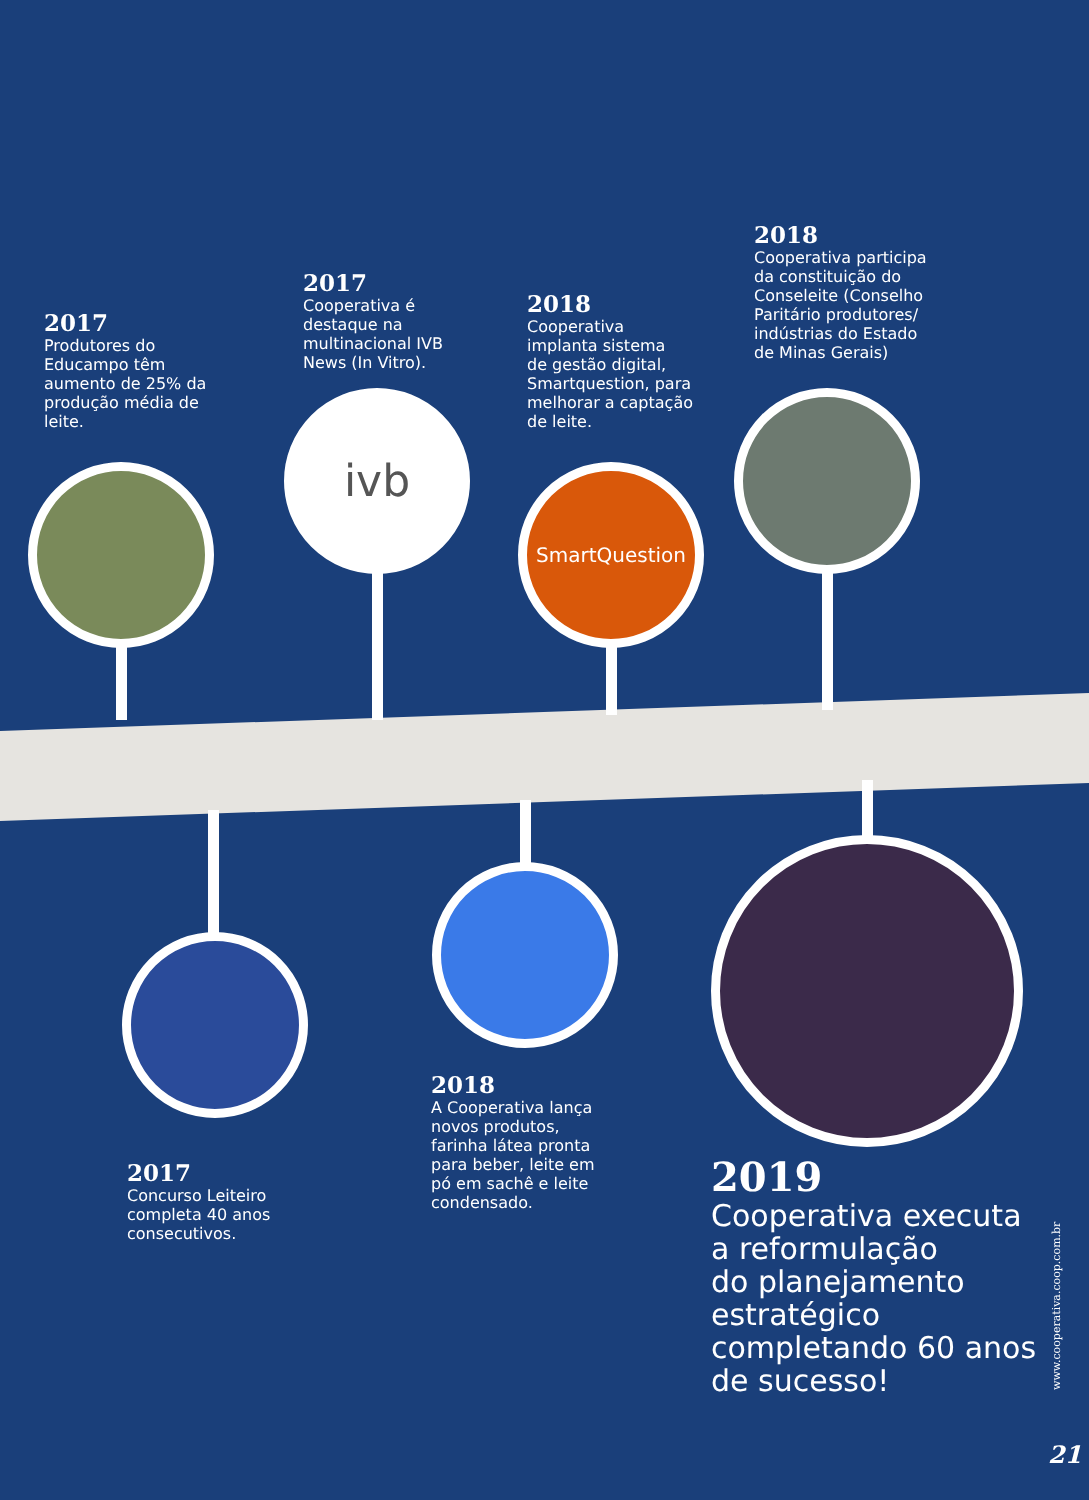ivb
SmartQuestion
2017
Produtores do
Educampo têm
aumento de 25% da
produção média de
leite.
2017
Cooperativa é
destaque na
multinacional IVB
News (In Vitro).
2018
Cooperativa
implanta sistema
de gestão digital,
Smartquestion, para
melhorar a captação
de leite.
2018
Cooperativa participa
da constituição do
Conseleite (Conselho
Paritário produtores/
indústrias do Estado
de Minas Gerais)
2017
Concurso Leiteiro
completa 40 anos
consecutivos.
2018
A Cooperativa lança
novos produtos,
farinha látea pronta
para beber, leite em
pó em sachê e leite
condensado.
2019
Cooperativa executa
a reformulação
do planejamento
estratégico
completando 60 anos
de sucesso!
www.cooperativa.coop.com.br
21